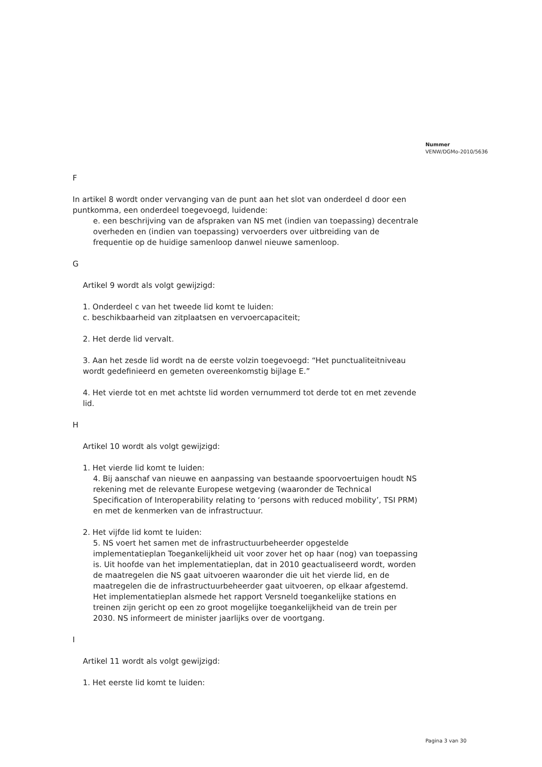Nummer
VENW/DGMo-2010/5636
F
In artikel 8 wordt onder vervanging van de punt aan het slot van onderdeel d door een puntkomma, een onderdeel toegevoegd, luidende:
e. een beschrijving van de afspraken van NS met (indien van toepassing) decentrale overheden en (indien van toepassing) vervoerders over uitbreiding van de frequentie op de huidige samenloop danwel nieuwe samenloop.
G
Artikel 9 wordt als volgt gewijzigd:
1. Onderdeel c van het tweede lid komt te luiden:
c. beschikbaarheid van zitplaatsen en vervoercapaciteit;
2. Het derde lid vervalt.
3. Aan het zesde lid wordt na de eerste volzin toegevoegd: “Het punctualiteitniveau wordt gedefinieerd en gemeten overeenkomstig bijlage E.”
4. Het vierde tot en met achtste lid worden vernummerd tot derde tot en met zevende lid.
H
Artikel 10 wordt als volgt gewijzigd:
1. Het vierde lid komt te luiden:
4. Bij aanschaf van nieuwe en aanpassing van bestaande spoorvoertuigen houdt NS rekening met de relevante Europese wetgeving (waaronder de Technical Specification of Interoperability relating to ‘persons with reduced mobility’, TSI PRM) en met de kenmerken van de infrastructuur.
2. Het vijfde lid komt te luiden:
5. NS voert het samen met de infrastructuurbeheerder opgestelde implementatieplan Toegankelijkheid uit voor zover het op haar (nog) van toepassing is. Uit hoofde van het implementatieplan, dat in 2010 geactualiseerd wordt, worden de maatregelen die NS gaat uitvoeren waaronder die uit het vierde lid, en de maatregelen die de infrastructuurbeheerder gaat uitvoeren, op elkaar afgestemd. Het implementatieplan alsmede het rapport Versneld toegankelijke stations en treinen zijn gericht op een zo groot mogelijke toegankelijkheid van de trein per 2030. NS informeert de minister jaarlijks over de voortgang.
I
Artikel 11 wordt als volgt gewijzigd:
1. Het eerste lid komt te luiden:
Pagina 3 van 30